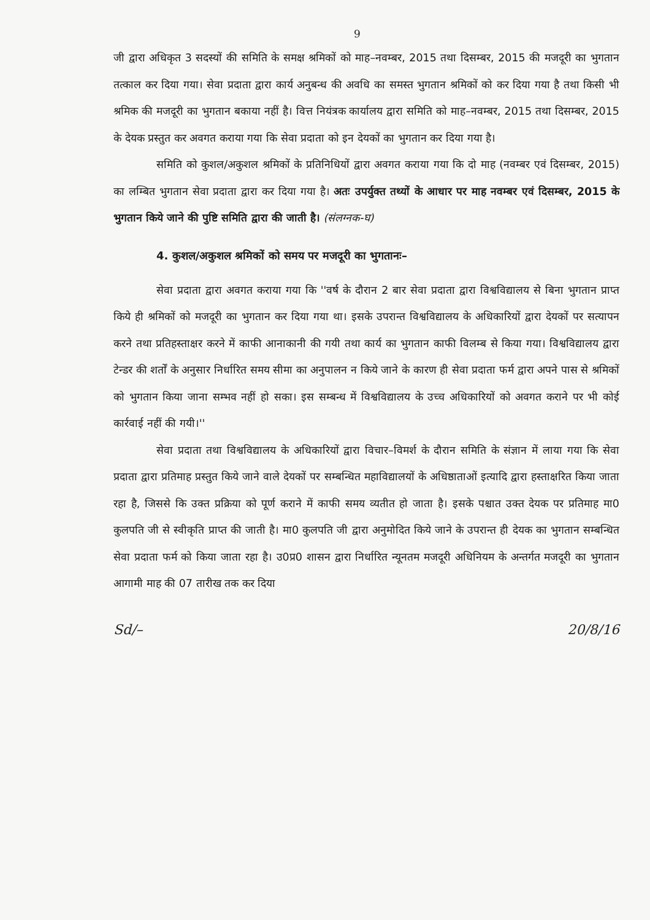9
जी द्वारा अधिकृत 3 सदस्यों की समिति के समक्ष श्रमिकों को माह–नवम्बर, 2015 तथा दिसम्बर, 2015 की मजदूरी का भुगतान तत्काल कर दिया गया। सेवा प्रदाता द्वारा कार्य अनुबन्ध की अवधि का समस्त भुगतान श्रमिकों को कर दिया गया है तथा किसी भी श्रमिक की मजदूरी का भुगतान बकाया नहीं है। वित्त नियंत्रक कार्यालय द्वारा समिति को माह–नवम्बर, 2015 तथा दिसम्बर, 2015 के देयक प्रस्तुत कर अवगत कराया गया कि सेवा प्रदाता को इन देयकों का भुगतान कर दिया गया है।
समिति को कुशल/अकुशल श्रमिकों के प्रतिनिधियों द्वारा अवगत कराया गया कि दो माह (नवम्बर एवं दिसम्बर, 2015) का लम्बित भुगतान सेवा प्रदाता द्वारा कर दिया गया है। अतः उपर्युक्त तथ्यों के आधार पर माह नवम्बर एवं दिसम्बर, 2015 के भुगतान किये जाने की पुष्टि समिति द्वारा की जाती है। (संलग्नक-घ)
4. कुशल/अकुशल श्रमिकों को समय पर मजदूरी का भुगतानः–
सेवा प्रदाता द्वारा अवगत कराया गया कि ''वर्ष के दौरान 2 बार सेवा प्रदाता द्वारा विश्वविद्यालय से बिना भुगतान प्राप्त किये ही श्रमिकों को मजदूरी का भुगतान कर दिया गया था। इसके उपरान्त विश्वविद्यालय के अधिकारियों द्वारा देयकों पर सत्यापन करने तथा प्रतिहस्ताक्षर करने में काफी आनाकानी की गयी तथा कार्य का भुगतान काफी विलम्ब से किया गया। विश्वविद्यालय द्वारा टेन्डर की शर्तों के अनुसार निर्धारित समय सीमा का अनुपालन न किये जाने के कारण ही सेवा प्रदाता फर्म द्वारा अपने पास से श्रमिकों को भुगतान किया जाना सम्भव नहीं हो सका। इस सम्बन्ध में विश्वविद्यालय के उच्च अधिकारियों को अवगत कराने पर भी कोई कार्रवाई नहीं की गयी।''
सेवा प्रदाता तथा विश्वविद्यालय के अधिकारियों द्वारा विचार–विमर्श के दौरान समिति के संज्ञान में लाया गया कि सेवा प्रदाता द्वारा प्रतिमाह प्रस्तुत किये जाने वाले देयकों पर सम्बन्धित महाविद्यालयों के अधिष्ठाताओं इत्यादि द्वारा हस्ताक्षरित किया जाता रहा है, जिससे कि उक्त प्रक्रिया को पूर्ण कराने में काफी समय व्यतीत हो जाता है। इसके पश्चात उक्त देयक पर प्रतिमाह मा0 कुलपति जी से स्वीकृति प्राप्त की जाती है। मा0 कुलपति जी द्वारा अनुमोदित किये जाने के उपरान्त ही देयक का भुगतान सम्बन्धित सेवा प्रदाता फर्म को किया जाता रहा है। उ0प्र0 शासन द्वारा निर्धारित न्यूनतम मजदूरी अधिनियम के अन्तर्गत मजदूरी का भुगतान आगामी माह की 07 तारीख तक कर दिया
Sd/– 20/8/16